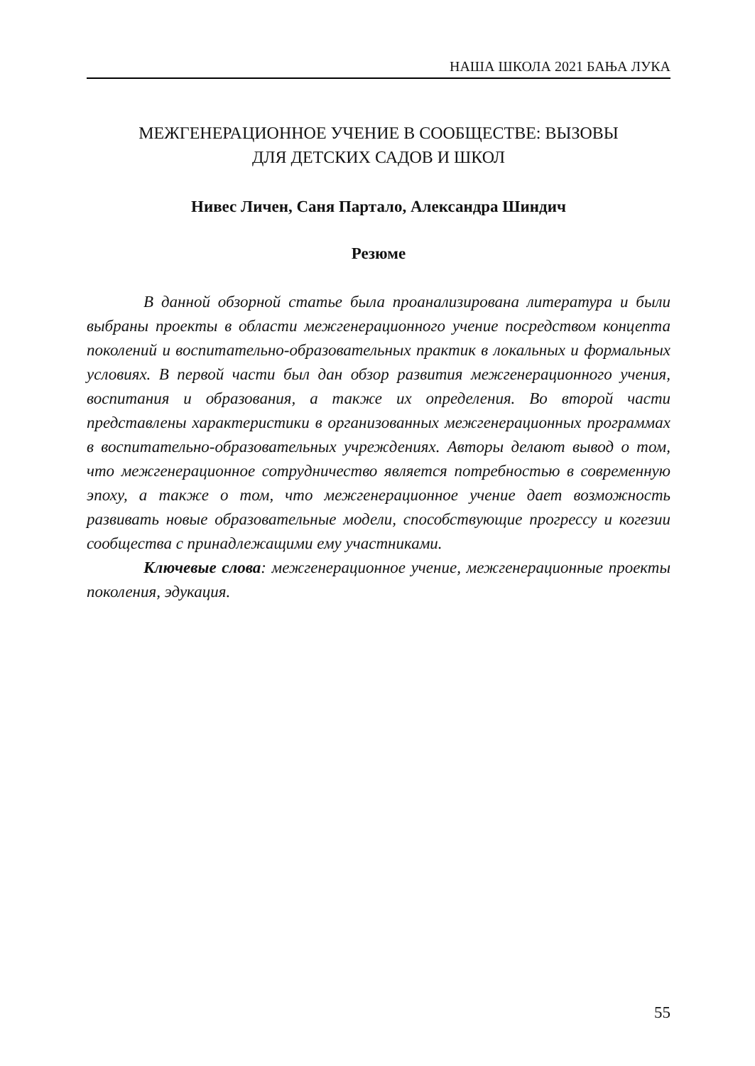НАША ШКОЛА 2021 БАЊА ЛУКА
МЕЖГЕНЕРАЦИОННОЕ УЧЕНИЕ В СООБЩЕСТВЕ: ВЫЗОВЫ
ДЛЯ ДЕТСКИХ САДОВ И ШКОЛ
Нивес Личен, Саня Партало, Александра Шиндич
Резюме
В данной обзорной статье была проанализирована литература и были выбраны проекты в области межгенерационного учение посредством концепта поколений и воспитательно-образовательных практик в локальных и формальных условиях. В первой части был дан обзор развития межгенерационного учения, воспитания и образования, а также их определения. Во второй части представлены характеристики в организованных межгенерационных программах в воспитательно-образовательных учреждениях. Авторы делают вывод о том, что межгенерационное сотрудничество является потребностью в современную эпоху, а также о том, что межгенерационное учение дает возможность развивать новые образовательные модели, способствующие прогрессу и когезии сообщества с принадлежащими ему участниками.
Ключевые слова: межгенерационное учение, межгенерационные проекты поколения, эдукация.
55